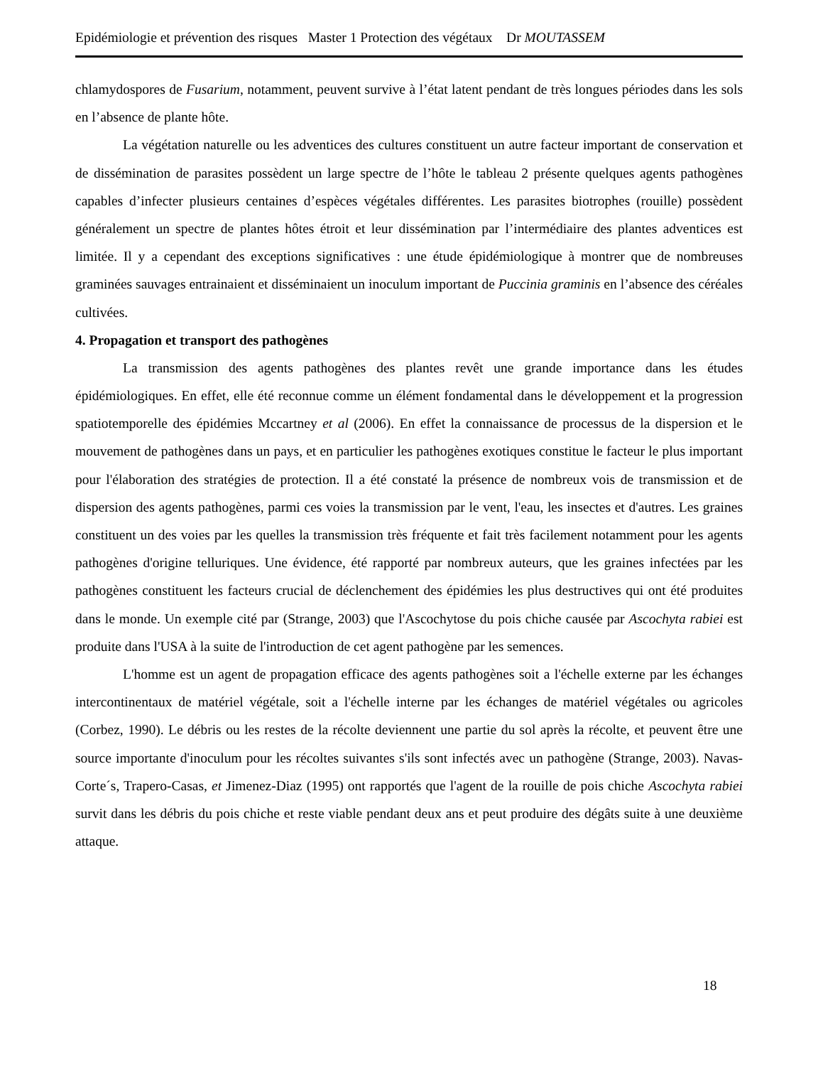Epidémiologie et prévention des risques Master 1 Protection des végétaux Dr MOUTASSEM
chlamydospores de Fusarium, notamment, peuvent survive à l’état latent pendant de très longues périodes dans les sols en l’absence de plante hôte.
La végétation naturelle ou les adventices des cultures constituent un autre facteur important de conservation et de dissémination de parasites possèdent un large spectre de l’hôte le tableau 2 présente quelques agents pathogènes capables d’infecter plusieurs centaines d’espèces végétales différentes. Les parasites biotrophes (rouille) possèdent généralement un spectre de plantes hôtes étroit et leur dissémination par l’intermédiaire des plantes adventices est limitée. Il y a cependant des exceptions significatives : une étude épidémiologique à montrer que de nombreuses graminées sauvages entrainaient et disséminaient un inoculum important de Puccinia graminis en l’absence des céréales cultivées.
4. Propagation et transport des pathogènes
La transmission des agents pathogènes des plantes revêt une grande importance dans les études épidémiologiques. En effet, elle été reconnue comme un élément fondamental dans le développement et la progression spatiotemporelle des épidémies Mccartney et al (2006). En effet la connaissance de processus de la dispersion et le mouvement de pathogènes dans un pays, et en particulier les pathogènes exotiques constitue le facteur le plus important pour l'élaboration des stratégies de protection. Il a été constaté la présence de nombreux vois de transmission et de dispersion des agents pathogènes, parmi ces voies la transmission par le vent, l'eau, les insectes et d'autres. Les graines constituent un des voies par les quelles la transmission très fréquente et fait très facilement notamment pour les agents pathogènes d'origine telluriques. Une évidence, été rapporté par nombreux auteurs, que les graines infectées par les pathogènes constituent les facteurs crucial de déclenchement des épidémies les plus destructives qui ont été produites dans le monde. Un exemple cité par (Strange, 2003) que l'Ascochytose du pois chiche causée par Ascochyta rabiei est produite dans l'USA à la suite de l'introduction de cet agent pathogène par les semences.
L'homme est un agent de propagation efficace des agents pathogènes soit a l'échelle externe par les échanges intercontinentaux de matériel végétale, soit a l'échelle interne par les échanges de matériel végétales ou agricoles (Corbez, 1990). Le débris ou les restes de la récolte deviennent une partie du sol après la récolte, et peuvent être une source importante d'inoculum pour les récoltes suivantes s'ils sont infectés avec un pathogène (Strange, 2003). Navas-Corte´s, Trapero-Casas, et Jimenez-Diaz (1995) ont rapportés que l'agent de la rouille de pois chiche Ascochyta rabiei survit dans les débris du pois chiche et reste viable pendant deux ans et peut produire des dégâts suite à une deuxième attaque.
18